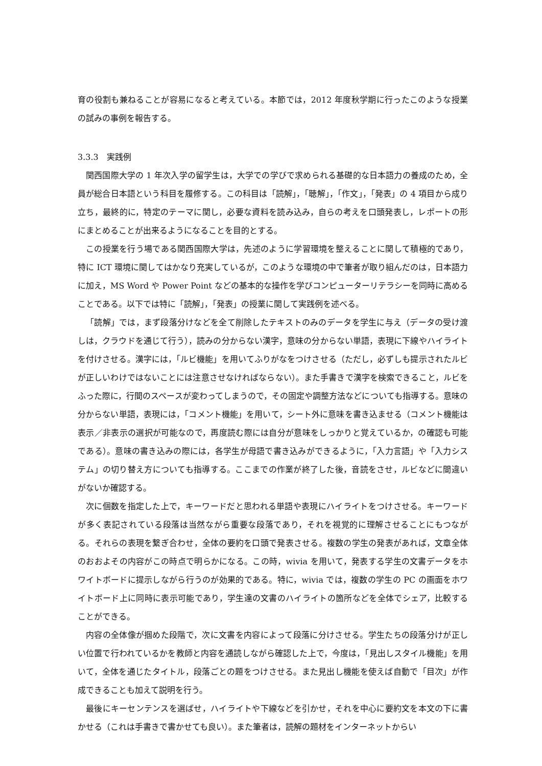育の役割も兼ねることが容易になると考えている。本節では，2012 年度秋学期に行ったこのような授業の試みの事例を報告する。
3.3.3　実践例
関西国際大学の 1 年次入学の留学生は，大学での学びで求められる基礎的な日本語力の養成のため，全員が総合日本語という科目を履修する。この科目は「読解」，「聴解」，「作文」，「発表」の 4 項目から成り立ち，最終的に，特定のテーマに関し，必要な資料を読み込み，自らの考えを口頭発表し，レポートの形にまとめることが出来るようになることを目的とする。
この授業を行う場である関西国際大学は，先述のように学習環境を整えることに関して積極的であり，特に ICT 環境に関してはかなり充実しているが，このような環境の中で筆者が取り組んだのは，日本語力に加え，MS Word や Power Point などの基本的な操作を学びコンピューターリテラシーを同時に高めることである。以下では特に「読解」，「発表」の授業に関して実践例を述べる。
「読解」では，まず段落分けなどを全て削除したテキストのみのデータを学生に与え（データの受け渡しは，クラウドを通じて行う），読みの分からない漢字，意味の分からない単語，表現に下線やハイライトを付けさせる。漢字には，「ルビ機能」を用いてふりがなをつけさせる（ただし，必ずしも提示されたルビが正しいわけではないことには注意させなければならない）。また手書きで漢字を検索できること，ルビをふった際に，行間のスペースが変わってしまうので，その固定や調整方法などについても指導する。意味の分からない単語，表現には，「コメント機能」を用いて，シート外に意味を書き込ませる（コメント機能は表示／非表示の選択が可能なので，再度読む際には自分が意味をしっかりと覚えているか，の確認も可能である）。意味の書き込みの際には，各学生が母語で書き込みができるように，「入力言語」や「入力システム」の切り替え方についても指導する。ここまでの作業が終了した後，音読をさせ，ルビなどに間違いがないか確認する。
次に個数を指定した上で，キーワードだと思われる単語や表現にハイライトをつけさせる。キーワードが多く表記されている段落は当然ながら重要な段落であり，それを視覚的に理解させることにもつながる。それらの表現を繋ぎ合わせ，全体の要約を口頭で発表させる。複数の学生の発表があれば，文章全体のおおよその内容がこの時点で明らかになる。この時，wivia を用いて，発表する学生の文書データをホワイトボードに提示しながら行うのが効果的である。特に，wivia では，複数の学生の PC の画面をホワイトボード上に同時に表示可能であり，学生達の文書のハイライトの箇所などを全体でシェア，比較することができる。
内容の全体像が掴めた段階で，次に文書を内容によって段落に分けさせる。学生たちの段落分けが正しい位置で行われているかを教師と内容を通読しながら確認した上で，今度は，「見出しスタイル機能」を用いて，全体を通じたタイトル，段落ごとの題をつけさせる。また見出し機能を使えば自動で「目次」が作成できることも加えて説明を行う。
最後にキーセンテンスを選ばせ，ハイライトや下線などを引かせ，それを中心に要約文を本文の下に書かせる（これは手書きで書かせても良い）。また筆者は，読解の題材をインターネットからい